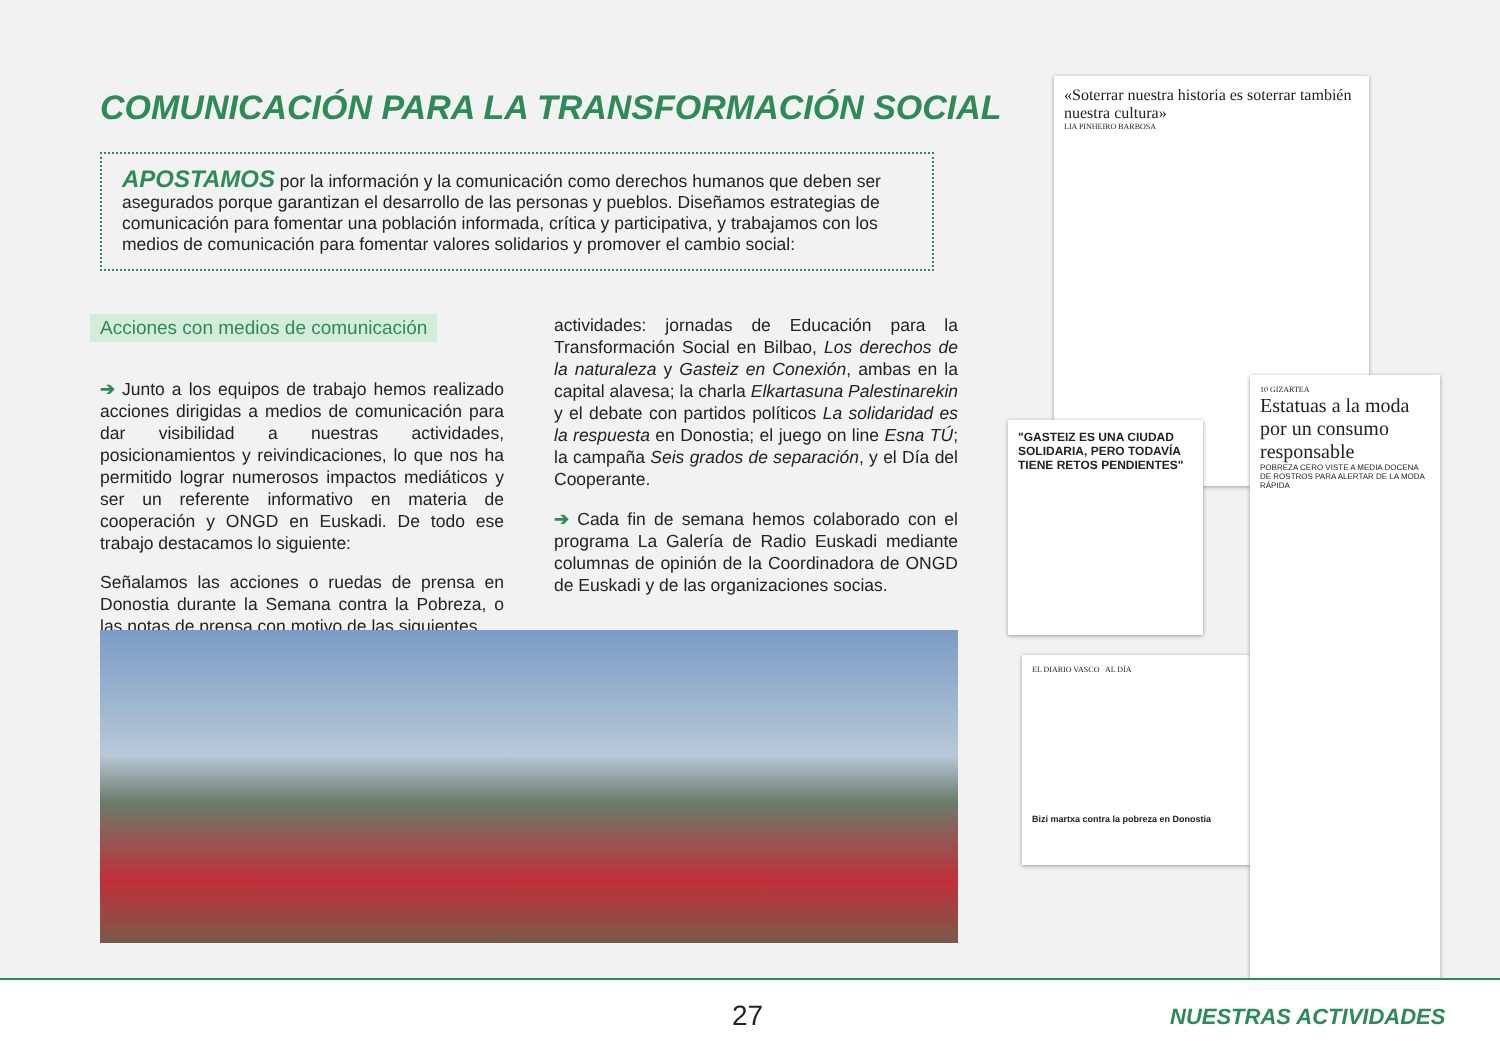COMUNICACIÓN PARA LA TRANSFORMACIÓN SOCIAL
APOSTAMOS por la información y la comunicación como derechos humanos que deben ser asegurados porque garantizan el desarrollo de las personas y pueblos. Diseñamos estrategias de comunicación para fomentar una población informada, crítica y participativa, y trabajamos con los medios de comunicación para fomentar valores solidarios y promover el cambio social:
Acciones con medios de comunicación
➔ Junto a los equipos de trabajo hemos realizado acciones dirigidas a medios de comunicación para dar visibilidad a nuestras actividades, posicionamientos y reivindicaciones, lo que nos ha permitido lograr numerosos impactos mediáticos y ser un referente informativo en materia de cooperación y ONGD en Euskadi. De todo ese trabajo destacamos lo siguiente:
Señalamos las acciones o ruedas de prensa en Donostia durante la Semana contra la Pobreza, o las notas de prensa con motivo de las siguientes
actividades: jornadas de Educación para la Transformación Social en Bilbao, Los derechos de la naturaleza y Gasteiz en Conexión, ambas en la capital alavesa; la charla Elkartasuna Palestinarekin y el debate con partidos políticos La solidaridad es la respuesta en Donostia; el juego on line Esna TÚ; la campaña Seis grados de separación, y el Día del Cooperante.
➔ Cada fin de semana hemos colaborado con el programa La Galería de Radio Euskadi mediante columnas de opinión de la Coordinadora de ONGD de Euskadi y de las organizaciones socias.
«Soterrar nuestra historia es soterrar también nuestra cultura»
LIA PINHEIRO BARBOSA
"GASTEIZ ES UNA CIUDAD SOLIDARIA, PERO TODAVÍA TIENE RETOS PENDIENTES"
EL DIARIO VASCO AL DÍA
Bizi martxa contra la pobreza en Donostia
10 GIZARTEA
Estatuas a la moda por un consumo responsable
POBREZA CERO VISTE A MEDIA DOCENA DE ROSTROS PARA ALERTAR DE LA MODA RÁPIDA
27 NUESTRAS ACTIVIDADES